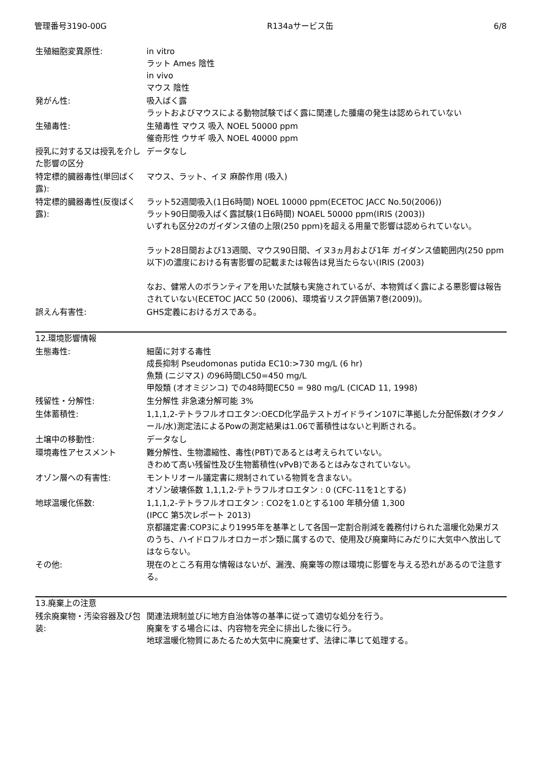管理番号3190-00G R134aサービス缶 6/8
| 生殖細胞変異原性: | in vitro ラット Ames 陰性 in vivo マウス 陰性 |
| 発がん性: | 吸入ばく露 ラットおよびマウスによる動物試験でばく露に関連した腫瘍の発生は認められていない |
| 生殖毒性: | 生殖毒性 マウス 吸入 NOEL 50000 ppm 催奇形性 ウサギ 吸入 NOEL 40000 ppm |
| 授乳に対する又は授乳を介した影響の区分 | データなし |
| 特定標的臓器毒性(単回ばく露): | マウス、ラット、イヌ 麻酔作用 (吸入) |
| 特定標的臓器毒性(反復ばく露): | ラット52週間吸入(1日6時間) NOEL 10000 ppm(ECETOC JACC No.50(2006)) ラット90日間吸入ばく露試験(1日6時間) NOAEL 50000 ppm(IRIS (2003)) いずれも区分2のガイダンス値の上限(250 ppm)を超える用量で影響は認められていない。 ラット28日間および13週間、マウス90日間、イヌ3ヵ月および1年 ガイダンス値範囲内(250 ppm以下)の濃度における有害影響の記載または報告は見当たらない(IRIS (2003) なお、健常人のボランティアを用いた試験も実施されているが、本物質ばく露による悪影響は報告されていない(ECETOC JACC 50 (2006)、環境省リスク評価第7巻(2009))。 |
| 誤えん有害性: | GHS定義におけるガスである。 |
| 12.環境影響情報 | |
| 生態毒性: | 細菌に対する毒性 成長抑制 Pseudomonas putida EC10:>730 mg/L (6 hr) 魚類 (ニジマス) の96時間LC50=450 mg/L 甲殻類 (オオミジンコ) での48時間EC50 = 980 mg/L (CICAD 11, 1998) |
| 残留性・分解性: | 生分解性 非急速分解可能 3% |
| 生体蓄積性: | 1,1,1,2-テトラフルオロエタン:OECD化学品テストガイドライン107に準拠した分配係数(オクタノール/水)測定法によるPowの測定結果は1.06で蓄積性はないと判断される。 |
| 土壌中の移動性: | データなし |
| 環境毒性アセスメント | 難分解性、生物濃縮性、毒性(PBT)であるとは考えられていない。 きわめて高い残留性及び生物蓄積性(vPvB)であるとはみなされていない。 |
| オゾン層への有害性: | モントリオール議定書に規制されている物質を含まない。 オゾン破壊係数 1,1,1,2-テトラフルオロエタン : 0 (CFC-11を1とする) |
| 地球温暖化係数: | 1,1,1,2-テトラフルオロエタン : CO2を1.0とする100 年積分値 1,300 (IPCC 第5次レポート 2013) 京都議定書:COP3により1995年を基準として各国一定割合削減を義務付けられた温暖化効果ガスのうち、ハイドロフルオロカーボン類に属するので、使用及び廃棄時にみだりに大気中へ放出してはならない。 |
| その他: | 現在のところ有用な情報はないが、漏洩、廃棄等の際は環境に影響を与える恐れがあるので注意する。 |
| 13.廃棄上の注意 | |
| 残余廃棄物・汚染容器及び包装: | 関連法規制並びに地方自治体等の基準に従って適切な処分を行う。 廃棄をする場合には、内容物を完全に排出した後に行う。 地球温暖化物質にあたるため大気中に廃棄せず、法律に準じて処理する。 |